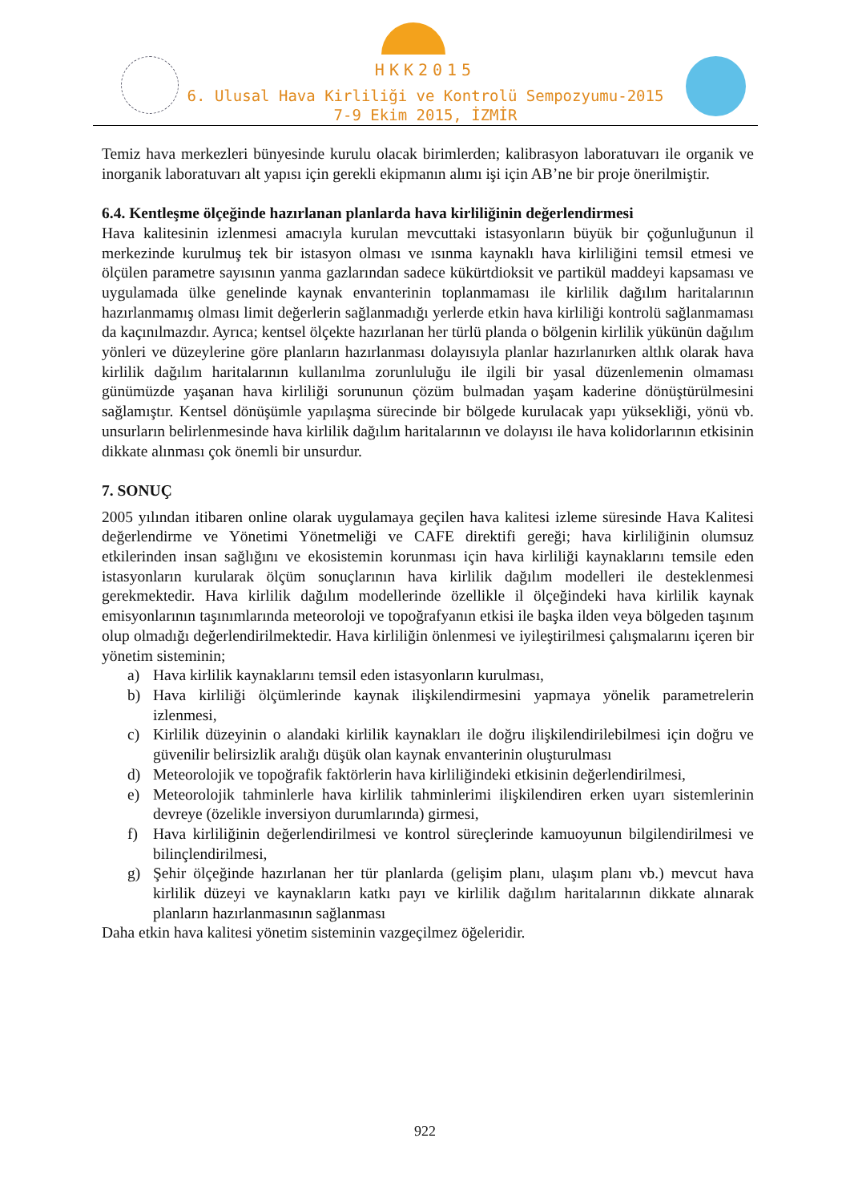HKK2015
6. Ulusal Hava Kirliliği ve Kontrolü Sempozyumu-2015
7-9 Ekim 2015, İZMİR
Temiz hava merkezleri bünyesinde kurulu olacak birimlerden; kalibrasyon laboratuvarı ile organik ve inorganik laboratuvarı alt yapısı için gerekli ekipmanın alımı işi için AB’ne bir proje önerilmiştir.
6.4. Kentleşme ölçeğinde hazırlanan planlarda hava kirliliğinin değerlendirmesi
Hava kalitesinin izlenmesi amacıyla kurulan mevcuttaki istasyonların büyük bir çoğunluğunun il merkezinde kurulmuş tek bir istasyon olması ve ısınma kaynaklı hava kirliliğini temsil etmesi ve ölçülen parametre sayısının yanma gazlarından sadece kükürtdioksit ve partikül maddeyi kapsaması ve uygulamada ülke genelinde kaynak envanterinin toplanmaması ile kirlilik dağılım haritalarının hazırlanmamış olması limit değerlerin sağlanmadığı yerlerde etkin hava kirliliği kontrolü sağlanmaması da kaçınılmazdır. Ayrıca; kentsel ölçekte hazırlanan her türlü planda o bölgenin kirlilik yükünün dağılım yönleri ve düzeylerine göre planların hazırlanması dolayısıyla planlar hazırlanırken altlık olarak hava kirlilik dağılım haritalarının kullanılma zorunluluğu ile ilgili bir yasal düzenlemenin olmaması günümüzde yaşanan hava kirliliği sorununun çözüm bulmadan yaşam kaderine dönüştürülmesini sağlamıştır. Kentsel dönüşümle yapılaşma sürecinde bir bölgede kurulacak yapı yüksekliği, yönü vb. unsurların belirlenmesinde hava kirlilik dağılım haritalarının ve dolayısı ile hava kolidorlarının etkisinin dikkate alınması çok önemli bir unsurdur.
7. SONUÇ
2005 yılından itibaren online olarak uygulamaya geçilen hava kalitesi izleme süresinde Hava Kalitesi değerlendirme ve Yönetimi Yönetmeliği ve CAFE direktifi gereği; hava kirliliğinin olumsuz etkilerinden insan sağlığını ve ekosistemin korunması için hava kirliliği kaynaklarını temsile eden istasyonların kurularak ölçüm sonuçlarının hava kirlilik dağılım modelleri ile desteklenmesi gerekmektedir. Hava kirlilik dağılım modellerinde özellikle il ölçeğindeki hava kirlilik kaynak emisyonlarının taşınımlarında meteoroloji ve topoğrafyanın etkisi ile başka ilden veya bölgeden taşınım olup olmadığı değerlendirilmektedir. Hava kirliliğin önlenmesi ve iyileştirilmesi çalışmalarını içeren bir yönetim sisteminin;
a) Hava kirlilik kaynaklarını temsil eden istasyonların kurulması,
b) Hava kirliliği ölçümlerinde kaynak ilişkilendirmesini yapmaya yönelik parametrelerin izlenmesi,
c) Kirlilik düzeyinin o alandaki kirlilik kaynakları ile doğru ilişkilendirilebilmesi için doğru ve güvenilir belirsizlik aralığı düşük olan kaynak envanterinin oluşturulması
d) Meteorolojik ve topoğrafik faktörlerin hava kirliliğindeki etkisinin değerlendirilmesi,
e) Meteorolojik tahminlerle hava kirlilik tahminlerimi ilişkilendiren erken uyarı sistemlerinin devreye (özelikle inversiyon durumlarında) girmesi,
f) Hava kirliliğinin değerlendirilmesi ve kontrol süreçlerinde kamuoyunun bilgilendirilmesi ve bilinçlendirilmesi,
g) Şehir ölçeğinde hazırlanan her tür planlarda (gelişim planı, ulaşım planı vb.) mevcut hava kirlilik düzeyi ve kaynakların katkı payı ve kirlilik dağılım haritalarının dikkate alınarak planların hazırlanmasının sağlanması
Daha etkin hava kalitesi yönetim sisteminin vazgeçilmez öğeleridir.
922